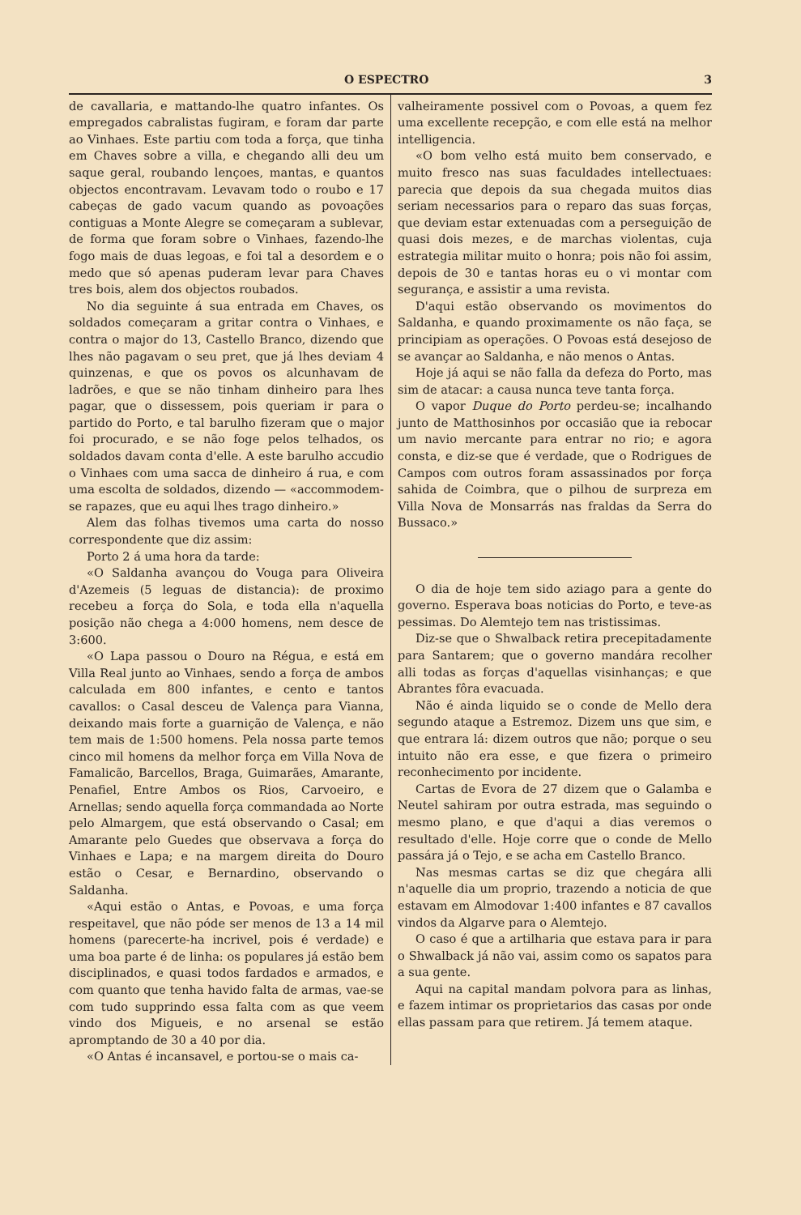O ESPECTRO 3
de cavallaria, e mattando-lhe quatro infantes. Os empregados cabralistas fugiram, e foram dar parte ao Vinhaes. Este partiu com toda a força, que tinha em Chaves sobre a villa, e chegando alli deu um saque geral, roubando lençoes, mantas, e quantos objectos encontravam. Levavam todo o roubo e 17 cabeças de gado vacum quando as povoações contiguas a Monte Alegre se começaram a sublevar, de forma que foram sobre o Vinhaes, fazendo-lhe fogo mais de duas legoas, e foi tal a desordem e o medo que só apenas puderam levar para Chaves tres bois, alem dos objectos roubados.
No dia seguinte á sua entrada em Chaves, os soldados começaram a gritar contra o Vinhaes, e contra o major do 13, Castello Branco, dizendo que lhes não pagavam o seu pret, que já lhes deviam 4 quinzenas, e que os povos os alcunhavam de ladrões, e que se não tinham dinheiro para lhes pagar, que o dissessem, pois queriam ir para o partido do Porto, e tal barulho fizeram que o major foi procurado, e se não foge pelos telhados, os soldados davam conta d'elle. A este barulho accudio o Vinhaes com uma sacca de dinheiro á rua, e com uma escolta de soldados, dizendo — «accommodem-se rapazes, que eu aqui lhes trago dinheiro.»
Alem das folhas tivemos uma carta do nosso correspondente que diz assim:
Porto 2 á uma hora da tarde:
«O Saldanha avançou do Vouga para Oliveira d'Azemeis (5 leguas de distancia): de proximo recebeu a força do Sola, e toda ella n'aquella posição não chega a 4:000 homens, nem desce de 3:600.
«O Lapa passou o Douro na Régua, e está em Villa Real junto ao Vinhaes, sendo a força de ambos calculada em 800 infantes, e cento e tantos cavallos: o Casal desceu de Valença para Vianna, deixando mais forte a guarnição de Valença, e não tem mais de 1:500 homens. Pela nossa parte temos cinco mil homens da melhor força em Villa Nova de Famalicão, Barcellos, Braga, Guimarães, Amarante, Penafiel, Entre Ambos os Rios, Carvoeiro, e Arnellas; sendo aquella força commandada ao Norte pelo Almargem, que está observando o Casal; em Amarante pelo Guedes que observava a força do Vinhaes e Lapa; e na margem direita do Douro estão o Cesar, e Bernardino, observando o Saldanha.
«Aqui estão o Antas, e Povoas, e uma força respeitavel, que não póde ser menos de 13 a 14 mil homens (parecerte-ha incrivel, pois é verdade) e uma boa parte é de linha: os populares já estão bem disciplinados, e quasi todos fardados e armados, e com quanto que tenha havido falta de armas, vae-se com tudo supprindo essa falta com as que veem vindo dos Migueis, e no arsenal se estão apromptando de 30 a 40 por dia.
«O Antas é incansavel, e portou-se o mais ca-
valheiramente possivel com o Povoas, a quem fez uma excellente recepção, e com elle está na melhor intelligencia.
«O bom velho está muito bem conservado, e muito fresco nas suas faculdades intellectuaes: parecia que depois da sua chegada muitos dias seriam necessarios para o reparo das suas forças, que deviam estar extenuadas com a perseguição de quasi dois mezes, e de marchas violentas, cuja estrategia militar muito o honra; pois não foi assim, depois de 30 e tantas horas eu o vi montar com segurança, e assistir a uma revista.
D'aqui estão observando os movimentos do Saldanha, e quando proximamente os não faça, se principiam as operações. O Povoas está desejoso de se avançar ao Saldanha, e não menos o Antas.
Hoje já aqui se não falla da defeza do Porto, mas sim de atacar: a causa nunca teve tanta força.
O vapor Duque do Porto perdeu-se; incalhando junto de Matthosinhos por occasião que ia rebocar um navio mercante para entrar no rio; e agora consta, e diz-se que é verdade, que o Rodrigues de Campos com outros foram assassinados por força sahida de Coimbra, que o pilhou de surpreza em Villa Nova de Monsarrás nas fraldas da Serra do Bussaco.»
O dia de hoje tem sido aziago para a gente do governo. Esperava boas noticias do Porto, e teve-as pessimas. Do Alemtejo tem nas tristissimas.
Diz-se que o Shwalback retira precepitadamente para Santarem; que o governo mandára recolher alli todas as forças d'aquellas visinhanças; e que Abrantes fôra evacuada.
Não é ainda liquido se o conde de Mello dera segundo ataque a Estremoz. Dizem uns que sim, e que entrara lá: dizem outros que não; porque o seu intuito não era esse, e que fizera o primeiro reconhecimento por incidente.
Cartas de Evora de 27 dizem que o Galamba e Neutel sahiram por outra estrada, mas seguindo o mesmo plano, e que d'aqui a dias veremos o resultado d'elle. Hoje corre que o conde de Mello passára já o Tejo, e se acha em Castello Branco.
Nas mesmas cartas se diz que chegára alli n'aquelle dia um proprio, trazendo a noticia de que estavam em Almodovar 1:400 infantes e 87 cavallos vindos da Algarve para o Alemtejo.
O caso é que a artilharia que estava para ir para o Shwalback já não vai, assim como os sapatos para a sua gente.
Aqui na capital mandam polvora para as linhas, e fazem intimar os proprietarios das casas por onde ellas passam para que retirem. Já temem ataque.